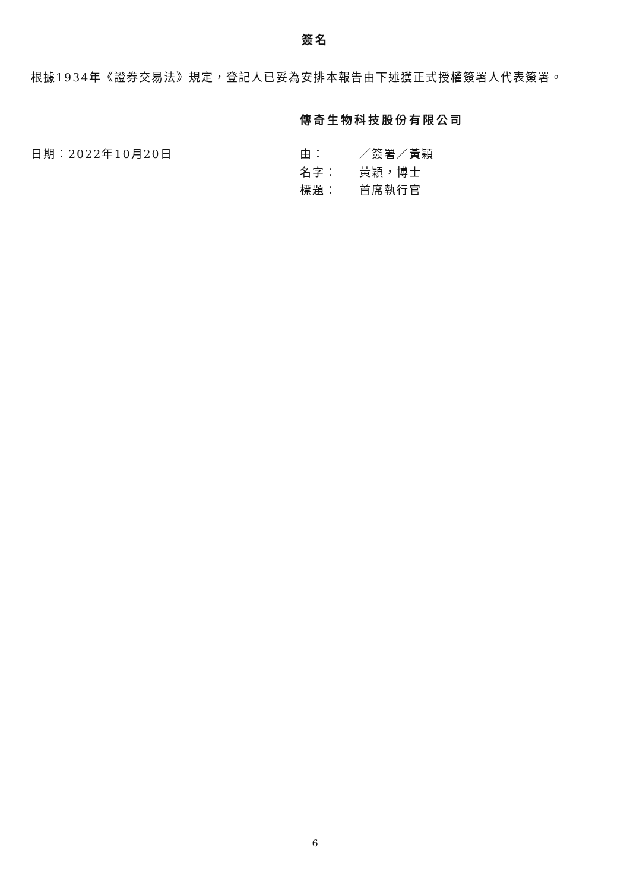簽名
根據1934年《證券交易法》規定，登記人已妥為安排本報告由下述獲正式授權簽署人代表簽署。
傳奇生物科技股份有限公司
日期：2022年10月20日
| 由： | ／簽署／黃穎 |
| 名字： | 黃穎，博士 |
| 標題： | 首席執行官 |
6